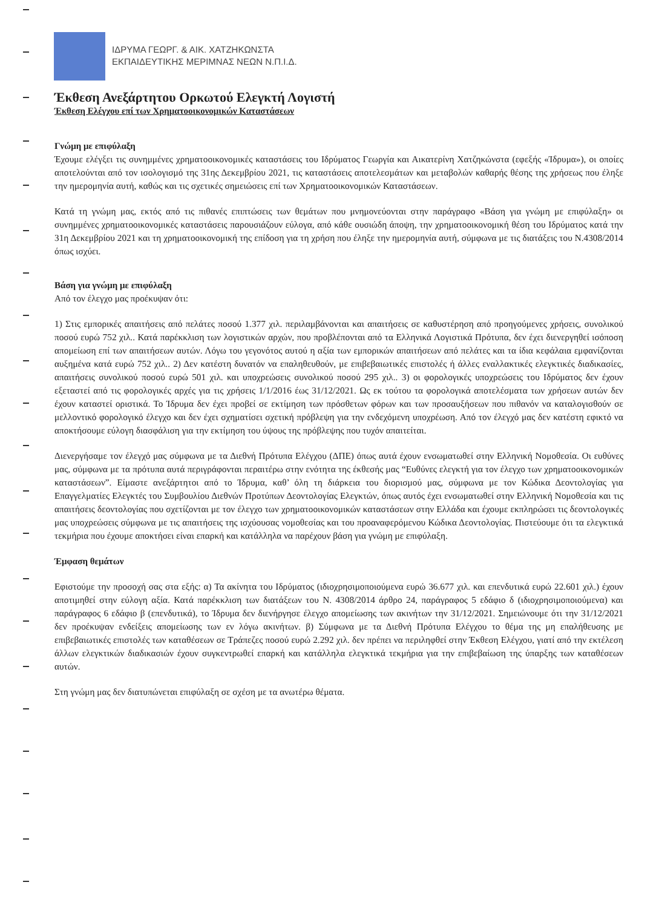ΙΔΡΥΜΑ ΓΕΩΡΓ. & ΑΙΚ. ΧΑΤΖΗΚΩΝΣΤΑ
ΕΚΠΑΙΔΕΥΤΙΚΗΣ ΜΕΡΙΜΝΑΣ ΝΕΩΝ Ν.Π.Ι.Δ.
Έκθεση Ανεξάρτητου Ορκωτού Ελεγκτή Λογιστή
Έκθεση Ελέγχου επί των Χρηματοοικονομικών Καταστάσεων
Γνώμη με επιφύλαξη
Έχουμε ελέγξει τις συνημμένες χρηματοοικονομικές καταστάσεις του Ιδρύματος Γεωργία και Αικατερίνη Χατζηκώνστα (εφεξής «Ίδρυμα»), οι οποίες αποτελούνται από τον ισολογισμό της 31ης Δεκεμβρίου 2021, τις καταστάσεις αποτελεσμάτων και μεταβολών καθαρής θέσης της χρήσεως που έληξε την ημερομηνία αυτή, καθώς και τις σχετικές σημειώσεις επί των Χρηματοοικονομικών Καταστάσεων.
Κατά τη γνώμη μας, εκτός από τις πιθανές επιπτώσεις των θεμάτων που μνημονεύονται στην παράγραφο «Βάση για γνώμη με επιφύλαξη» οι συνημμένες χρηματοοικονομικές καταστάσεις παρουσιάζουν εύλογα, από κάθε ουσιώδη άποψη, την χρηματοοικονομική θέση του Ιδρύματος κατά την 31η Δεκεμβρίου 2021 και τη χρηματοοικονομική της επίδοση για τη χρήση που έληξε την ημερομηνία αυτή, σύμφωνα με τις διατάξεις του Ν.4308/2014 όπως ισχύει.
Βάση για γνώμη με επιφύλαξη
Από τον έλεγχο μας προέκυψαν ότι:
1) Στις εμπορικές απαιτήσεις από πελάτες ποσού 1.377 χιλ. περιλαμβάνονται και απαιτήσεις σε καθυστέρηση από προηγούμενες χρήσεις, συνολικού ποσού ευρώ 752 χιλ.. Κατά παρέκκλιση των λογιστικών αρχών, που προβλέπονται από τα Ελληνικά Λογιστικά Πρότυπα, δεν έχει διενεργηθεί ισόποση απομείωση επί των απαιτήσεων αυτών. Λόγω του γεγονότος αυτού η αξία των εμπορικών απαιτήσεων από πελάτες και τα ίδια κεφάλαια εμφανίζονται αυξημένα κατά ευρώ 752 χιλ.. 2) Δεν κατέστη δυνατόν να επαληθευθούν, με επιβεβαιωτικές επιστολές ή άλλες εναλλακτικές ελεγκτικές διαδικασίες, απαιτήσεις συνολικού ποσού ευρώ 501 χιλ. και υποχρεώσεις συνολικού ποσού 295 χιλ.. 3) οι φορολογικές υποχρεώσεις του Ιδρύματος δεν έχουν εξεταστεί από τις φορολογικές αρχές για τις χρήσεις 1/1/2016 έως 31/12/2021. Ως εκ τούτου τα φορολογικά αποτελέσματα των χρήσεων αυτών δεν έχουν καταστεί οριστικά. Το Ίδρυμα δεν έχει προβεί σε εκτίμηση των πρόσθετων φόρων και των προσαυξήσεων που πιθανόν να καταλογισθούν σε μελλοντικό φορολογικό έλεγχο και δεν έχει σχηματίσει σχετική πρόβλεψη για την ενδεχόμενη υποχρέωση. Από τον έλεγχό μας δεν κατέστη εφικτό να αποκτήσουμε εύλογη διασφάλιση για την εκτίμηση του ύψους της πρόβλεψης που τυχόν απαιτείται.
Διενεργήσαμε τον έλεγχό μας σύμφωνα με τα Διεθνή Πρότυπα Ελέγχου (ΔΠΕ) όπως αυτά έχουν ενσωματωθεί στην Ελληνική Νομοθεσία. Οι ευθύνες μας, σύμφωνα με τα πρότυπα αυτά περιγράφονται περαιτέρω στην ενότητα της έκθεσής μας “Ευθύνες ελεγκτή για τον έλεγχο των χρηματοοικονομικών καταστάσεων”. Είμαστε ανεξάρτητοι από το Ίδρυμα, καθ’ όλη τη διάρκεια του διορισμού μας, σύμφωνα με τον Κώδικα Δεοντολογίας για Επαγγελματίες Ελεγκτές του Συμβουλίου Διεθνών Προτύπων Δεοντολογίας Ελεγκτών, όπως αυτός έχει ενσωματωθεί στην Ελληνική Νομοθεσία και τις απαιτήσεις δεοντολογίας που σχετίζονται με τον έλεγχο των χρηματοοικονομικών καταστάσεων στην Ελλάδα και έχουμε εκπληρώσει τις δεοντολογικές μας υποχρεώσεις σύμφωνα με τις απαιτήσεις της ισχύουσας νομοθεσίας και του προαναφερόμενου Κώδικα Δεοντολογίας. Πιστεύουμε ότι τα ελεγκτικά τεκμήρια που έχουμε αποκτήσει είναι επαρκή και κατάλληλα να παρέχουν βάση για γνώμη με επιφύλαξη.
Έμφαση θεμάτων
Εφιστούμε την προσοχή σας στα εξής: α) Τα ακίνητα του Ιδρύματος (ιδιοχρησιμοποιούμενα ευρώ 36.677 χιλ. και επενδυτικά ευρώ 22.601 χιλ.) έχουν αποτιμηθεί στην εύλογη αξία. Κατά παρέκκλιση των διατάξεων του Ν. 4308/2014 άρθρο 24, παράγραφος 5 εδάφιο δ (ιδιοχρησιμοποιούμενα) και παράγραφος 6 εδάφιο β (επενδυτικά), το Ίδρυμα δεν διενήργησε έλεγχο απομείωσης των ακινήτων την 31/12/2021. Σημειώνουμε ότι την 31/12/2021 δεν προέκυψαν ενδείξεις απομείωσης των εν λόγω ακινήτων. β) Σύμφωνα με τα Διεθνή Πρότυπα Ελέγχου το θέμα της μη επαλήθευσης με επιβεβαιωτικές επιστολές των καταθέσεων σε Τράπεζες ποσού ευρώ 2.292 χιλ. δεν πρέπει να περιληφθεί στην Έκθεση Ελέγχου, γιατί από την εκτέλεση άλλων ελεγκτικών διαδικασιών έχουν συγκεντρωθεί επαρκή και κατάλληλα ελεγκτικά τεκμήρια για την επιβεβαίωση της ύπαρξης των καταθέσεων αυτών.
Στη γνώμη μας δεν διατυπώνεται επιφύλαξη σε σχέση με τα ανωτέρω θέματα.